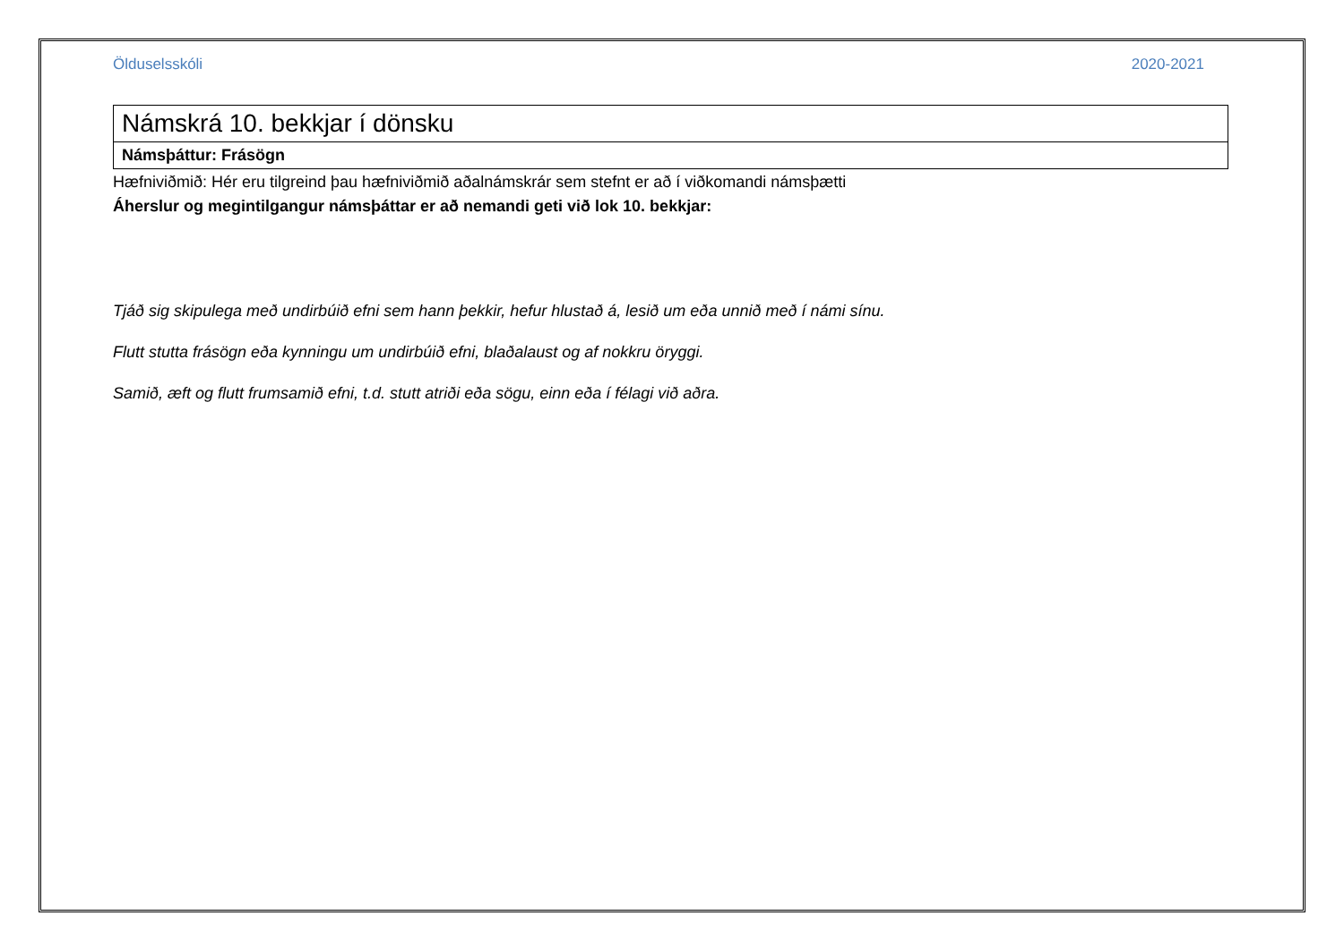Ölduselsskóli 2020-2021
| Námskrá 10. bekkjar í dönsku |
| Námsþáttur: Frásögn |
Hæfniviðmið: Hér eru tilgreind þau hæfniviðmið aðalnámskrár sem stefnt er að í viðkomandi námsþætti
Áherslur og megintilgangur námsþáttar er að nemandi geti við lok 10. bekkjar:
Tjáð sig skipulega með undirbúið efni sem hann þekkir, hefur hlustað á, lesið um eða unnið með í námi sínu.
Flutt stutta frásögn eða kynningu um undirbúið efni, blaðalaust og af nokkru öryggi.
Samið, æft og flutt frumsamið efni, t.d. stutt atriði eða sögu, einn eða í félagi við aðra.